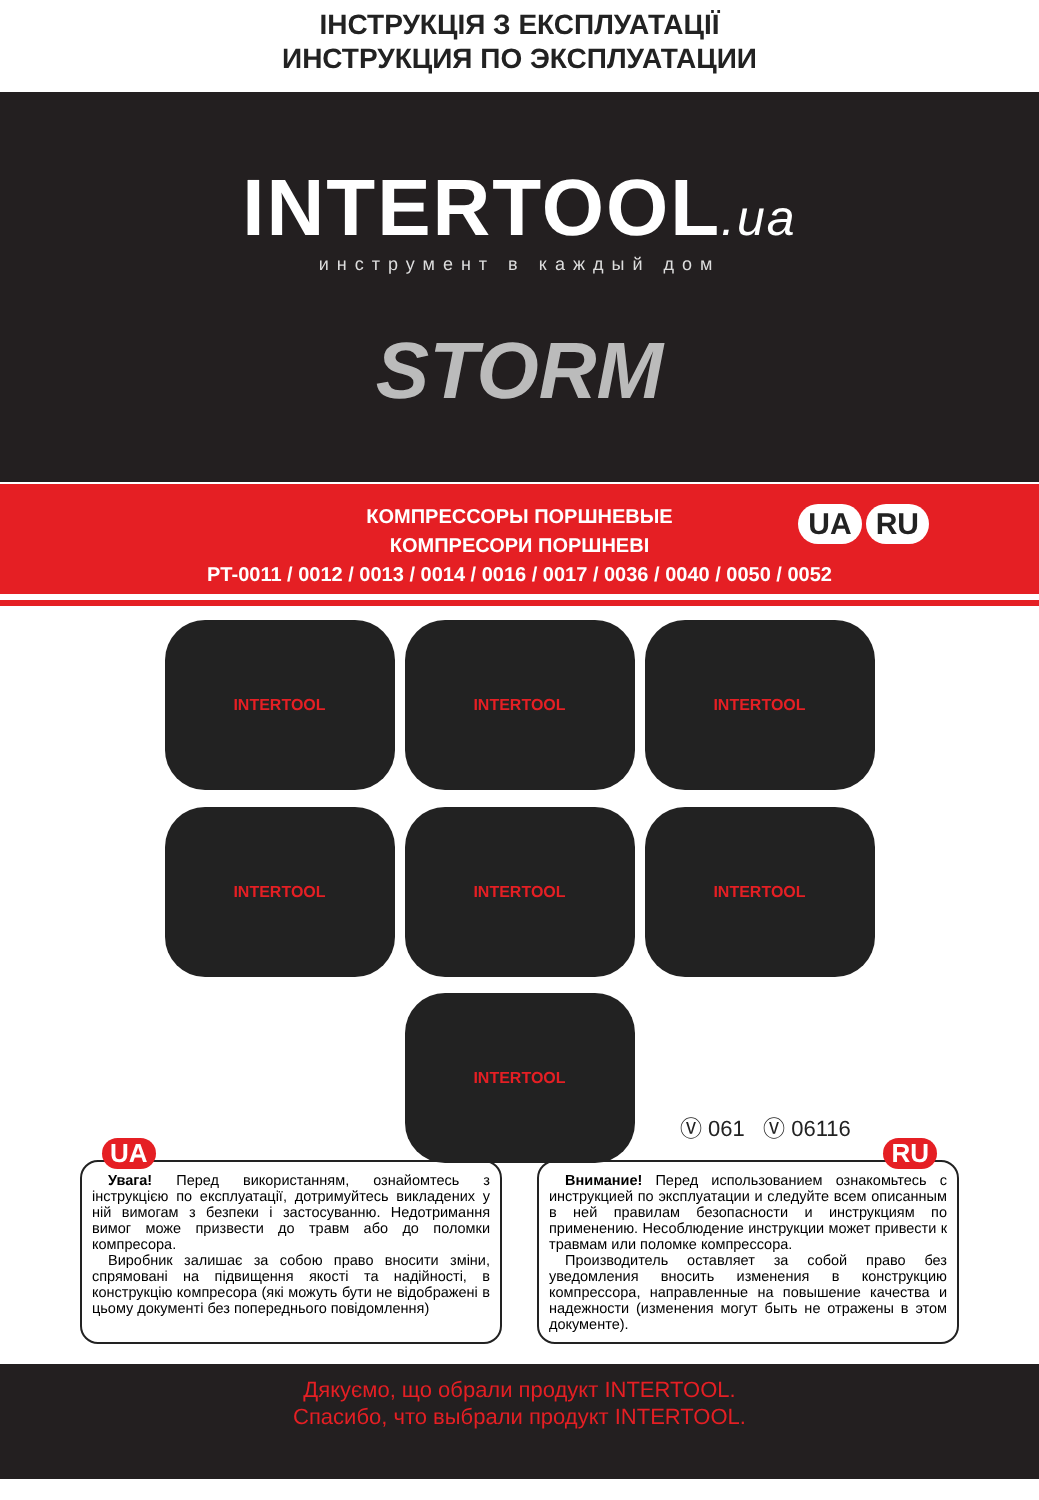ІНСТРУКЦІЯ З ЕКСПЛУАТАЦІЇ
ИНСТРУКЦИЯ ПО ЭКСПЛУАТАЦИИ
INTERTOOL.ua
инструмент в каждый дом
STORM
КОМПРЕССОРЫ ПОРШНЕВЫЕ
КОМПРЕСОРИ ПОРШНЕВІ
PT-0011 / 0012 / 0013 / 0014 / 0016 / 0017 / 0036 / 0040 / 0050 / 0052
UA RU
INTERTOOL
INTERTOOL
INTERTOOL
INTERTOOL
INTERTOOL
INTERTOOL
INTERTOOL
Ⓥ 061 Ⓥ 06116
UA
Увага! Перед використанням, ознайомтесь з інструкцією по експлуатації, дотримуйтесь викладених у ній вимогам з безпеки і застосуванню. Недотримання вимог може призвести до травм або до поломки компресора.
Виробник залишає за собою право вносити зміни, спрямовані на підвищення якості та надійності, в конструкцію компресора (які можуть бути не відображені в цьому документі без попереднього повідомлення)
RU
Внимание! Перед использованием ознакомьтесь с инструкцией по эксплуатации и следуйте всем описанным в ней правилам безопасности и инструкциям по применению. Несоблюдение инструкции может привести к травмам или поломке компрессора.
Производитель оставляет за собой право без уведомления вносить изменения в конструкцию компрессора, направленные на повышение качества и надежности (изменения могут быть не отражены в этом документе).
Дякуємо, що обрали продукт INTERTOOL.
Спасибо, что выбрали продукт INTERTOOL.